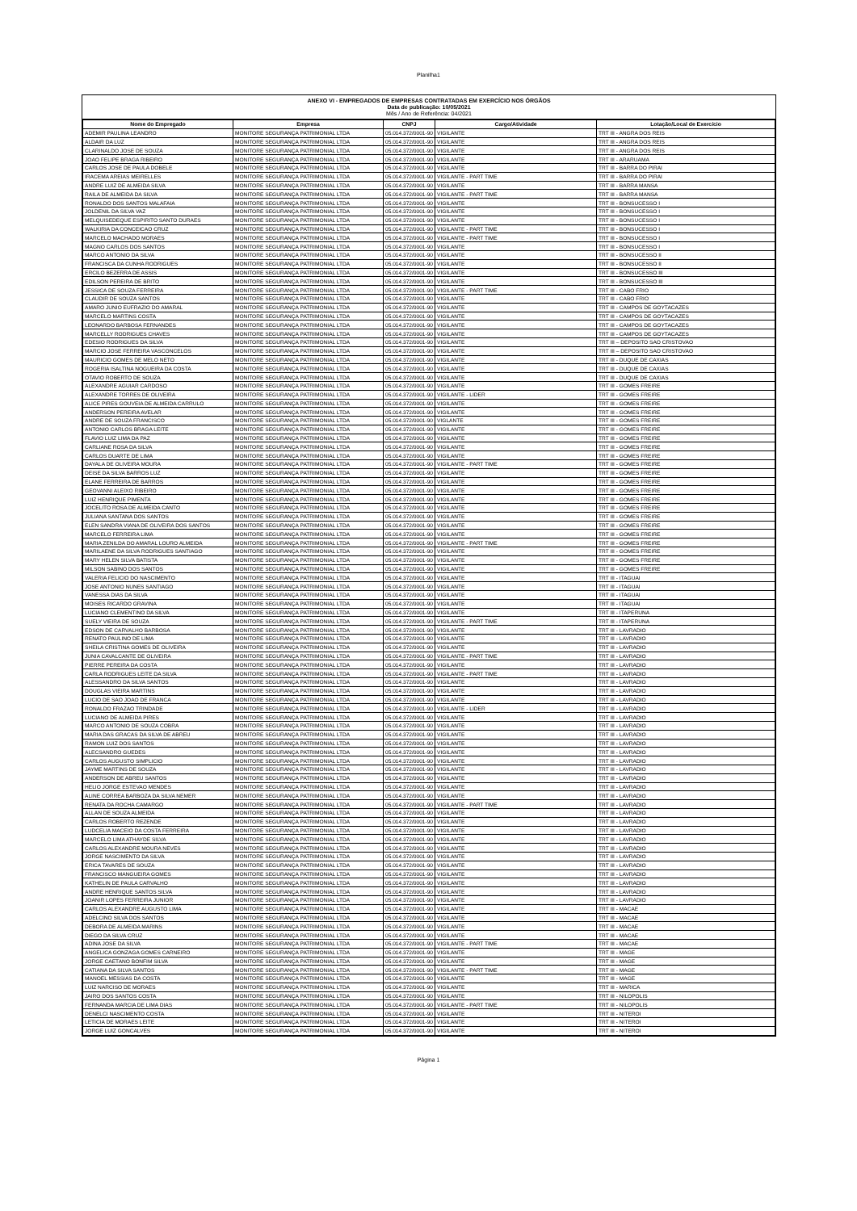Planilha1
ANEXO VI - EMPREGADOS DE EMPRESAS CONTRATADAS EM EXERCÍCIO NOS ÓRGÃOS
Data de publicação: 10/05/2021
Mês / Ano de Referência: 04/2021
| Nome do Empregado | Empresa | CNPJ | Cargo/Atividade | Lotação/Local de Exercício |
| --- | --- | --- | --- | --- |
| ADEMIR PAULINA LEANDRO | MONITORE SEGURANÇA PATRIMONIAL LTDA | 05.014.372/0001-90 | VIGILANTE | TRT III - ANGRA DOS REIS |
| ALDAIR DA LUZ | MONITORE SEGURANÇA PATRIMONIAL LTDA | 05.014.372/0001-90 | VIGILANTE | TRT III - ANGRA DOS REIS |
| CLARINALDO JOSE DE SOUZA | MONITORE SEGURANÇA PATRIMONIAL LTDA | 05.014.372/0001-90 | VIGILANTE | TRT III - ANGRA DOS REIS |
| JOAO FELIPE BRAGA RIBEIRO | MONITORE SEGURANÇA PATRIMONIAL LTDA | 05.014.372/0001-90 | VIGILANTE | TRT III - ARARUAMA |
| CARLOS JOSE DE PAULA DOBELE | MONITORE SEGURANÇA PATRIMONIAL LTDA | 05.014.372/0001-90 | VIGILANTE | TRT III - BARRA DO PIRAI |
| IRACEMA AREIAS MEIRELLES | MONITORE SEGURANÇA PATRIMONIAL LTDA | 05.014.372/0001-90 | VIGILANTE - PART TIME | TRT III - BARRA DO PIRAI |
| ANDRE LUIZ DE ALMEIDA SILVA | MONITORE SEGURANÇA PATRIMONIAL LTDA | 05.014.372/0001-90 | VIGILANTE | TRT III - BARRA MANSA |
| RAILA DE ALMEIDA DA SILVA | MONITORE SEGURANÇA PATRIMONIAL LTDA | 05.014.372/0001-90 | VIGILANTE - PART TIME | TRT III - BARRA MANSA |
| RONALDO DOS SANTOS MALAFAIA | MONITORE SEGURANÇA PATRIMONIAL LTDA | 05.014.372/0001-90 | VIGILANTE | TRT III - BONSUCESSO I |
| JOLDENIL DA SILVA VAZ | MONITORE SEGURANÇA PATRIMONIAL LTDA | 05.014.372/0001-90 | VIGILANTE | TRT III - BONSUCESSO I |
| MELQUISEDEQUE ESPIRITO SANTO DURAES | MONITORE SEGURANÇA PATRIMONIAL LTDA | 05.014.372/0001-90 | VIGILANTE | TRT III - BONSUCESSO I |
| WALKIRIA DA CONCEICAO CRUZ | MONITORE SEGURANÇA PATRIMONIAL LTDA | 05.014.372/0001-90 | VIGILANTE - PART TIME | TRT III - BONSUCESSO I |
| MARCELO MACHADO MORAES | MONITORE SEGURANÇA PATRIMONIAL LTDA | 05.014.372/0001-90 | VIGILANTE - PART TIME | TRT III - BONSUCESSO I |
| MAGNO CARLOS DOS SANTOS | MONITORE SEGURANÇA PATRIMONIAL LTDA | 05.014.372/0001-90 | VIGILANTE | TRT III - BONSUCESSO I |
| MARCO ANTONIO DA SILVA | MONITORE SEGURANÇA PATRIMONIAL LTDA | 05.014.372/0001-90 | VIGILANTE | TRT III - BONSUCESSO II |
| FRANCISCA DA CUNHA RODRIGUES | MONITORE SEGURANÇA PATRIMONIAL LTDA | 05.014.372/0001-90 | VIGILANTE | TRT III - BONSUCESSO II |
| ERCILO BEZERRA DE ASSIS | MONITORE SEGURANÇA PATRIMONIAL LTDA | 05.014.372/0001-90 | VIGILANTE | TRT III - BONSUCESSO III |
| EDILSON PEREIRA DE BRITO | MONITORE SEGURANÇA PATRIMONIAL LTDA | 05.014.372/0001-90 | VIGILANTE | TRT III - BONSUCESSO III |
| JESSICA DE SOUZA FERREIRA | MONITORE SEGURANÇA PATRIMONIAL LTDA | 05.014.372/0001-90 | VIGILANTE - PART TIME | TRT III - CABO FRIO |
| CLAUDIR DE SOUZA SANTOS | MONITORE SEGURANÇA PATRIMONIAL LTDA | 05.014.372/0001-90 | VIGILANTE | TRT III - CABO FRIO |
| AMARO JUNIO EUFRAZIO DO AMARAL | MONITORE SEGURANÇA PATRIMONIAL LTDA | 05.014.372/0001-90 | VIGILANTE | TRT III - CAMPOS DE GOYTACAZES |
| MARCELO MARTINS COSTA | MONITORE SEGURANÇA PATRIMONIAL LTDA | 05.014.372/0001-90 | VIGILANTE | TRT III - CAMPOS DE GOYTACAZES |
| LEONARDO BARBOSA FERNANDES | MONITORE SEGURANÇA PATRIMONIAL LTDA | 05.014.372/0001-90 | VIGILANTE | TRT III - CAMPOS DE GOYTACAZES |
| MARCELLY RODRIGUES CHAVES | MONITORE SEGURANÇA PATRIMONIAL LTDA | 05.014.372/0001-90 | VIGILANTE | TRT III - CAMPOS DE GOYTACAZES |
| EDESIO RODRIGUES DA SILVA | MONITORE SEGURANÇA PATRIMONIAL LTDA | 05.014.372/0001-90 | VIGILANTE | TRT III – DEPOSITO SAO CRISTOVAO |
| MARCIO JOSE FERREIRA VASCONCELOS | MONITORE SEGURANÇA PATRIMONIAL LTDA | 05.014.372/0001-90 | VIGILANTE | TRT III – DEPOSITO SAO CRISTOVAO |
| MAURICIO GOMES DE MELO NETO | MONITORE SEGURANÇA PATRIMONIAL LTDA | 05.014.372/0001-90 | VIGILANTE | TRT III - DUQUE DE CAXIAS |
| ROGERIA ISALTINA NOGUEIRA DA COSTA | MONITORE SEGURANÇA PATRIMONIAL LTDA | 05.014.372/0001-90 | VIGILANTE | TRT III - DUQUE DE CAXIAS |
| OTAVIO ROBERTO DE SOUZA | MONITORE SEGURANÇA PATRIMONIAL LTDA | 05.014.372/0001-90 | VIGILANTE | TRT III - DUQUE DE CAXIAS |
| ALEXANDRE AGUIAR CARDOSO | MONITORE SEGURANÇA PATRIMONIAL LTDA | 05.014.372/0001-90 | VIGILANTE | TRT III - GOMES FREIRE |
| ALEXANDRE TORRES DE OLIVEIRA | MONITORE SEGURANÇA PATRIMONIAL LTDA | 05.014.372/0001-90 | VIGILANTE - LIDER | TRT III - GOMES FREIRE |
| ALICE PIRES GOUVEIA DE ALMEIDA CARRULO | MONITORE SEGURANÇA PATRIMONIAL LTDA | 05.014.372/0001-90 | VIGILANTE | TRT III - GOMES FREIRE |
| ANDERSON PEREIRA AVELAR | MONITORE SEGURANÇA PATRIMONIAL LTDA | 05.014.372/0001-90 | VIGILANTE | TRT III - GOMES FREIRE |
| ANDRE DE SOUZA FRANCISCO | MONITORE SEGURANÇA PATRIMONIAL LTDA | 05.014.372/0001-90 | VIGLANTE | TRT III - GOMES FREIRE |
| ANTONIO CARLOS BRAGA LEITE | MONITORE SEGURANÇA PATRIMONIAL LTDA | 05.014.372/0001-90 | VIGILANTE | TRT III - GOMES FREIRE |
| FLAVIO LUIZ LIMA DA PAZ | MONITORE SEGURANÇA PATRIMONIAL LTDA | 05.014.372/0001-90 | VIGILANTE | TRT III - GOMES FREIRE |
| CARLIANE ROSA DA SILVA | MONITORE SEGURANÇA PATRIMONIAL LTDA | 05.014.372/0001-90 | VIGILANTE | TRT III - GOMES FREIRE |
| CARLOS DUARTE DE LIMA | MONITORE SEGURANÇA PATRIMONIAL LTDA | 05.014.372/0001-90 | VIGILANTE | TRT III - GOMES FREIRE |
| DAYALA DE OLIVEIRA MOURA | MONITORE SEGURANÇA PATRIMONIAL LTDA | 05.014.372/0001-90 | VIGILANTE - PART TIME | TRT III - GOMES FREIRE |
| DEISE DA SILVA BARROS LUZ | MONITORE SEGURANÇA PATRIMONIAL LTDA | 05.014.372/0001-90 | VIGILANTE | TRT III - GOMES FREIRE |
| ELANE FERREIRA DE BARROS | MONITORE SEGURANÇA PATRIMONIAL LTDA | 05.014.372/0001-90 | VIGILANTE | TRT III - GOMES FREIRE |
| GEOVANNI ALEIXO RIBEIRO | MONITORE SEGURANÇA PATRIMONIAL LTDA | 05.014.372/0001-90 | VIGILANTE | TRT III - GOMES FREIRE |
| LUIZ HENRIQUE PIMENTA | MONITORE SEGURANÇA PATRIMONIAL LTDA | 05.014.372/0001-90 | VIGILANTE | TRT III - GOMES FREIRE |
| JOCELITO ROSA DE ALMEIDA CANTO | MONITORE SEGURANÇA PATRIMONIAL LTDA | 05.014.372/0001-90 | VIGILANTE | TRT III - GOMES FREIRE |
| JULIANA SANTANA DOS SANTOS | MONITORE SEGURANÇA PATRIMONIAL LTDA | 05.014.372/0001-90 | VIGILANTE | TRT III - GOMES FREIRE |
| ELEN SANDRA VIANA DE OLIVEIRA DOS SANTOS | MONITORE SEGURANÇA PATRIMONIAL LTDA | 05.014.372/0001-90 | VIGILANTE | TRT III - GOMES FREIRE |
| MARCELO FERREIRA LIMA | MONITORE SEGURANÇA PATRIMONIAL LTDA | 05.014.372/0001-90 | VIGILANTE | TRT III - GOMES FREIRE |
| MARIA ZENILDA DO AMARAL LOURO ALMEIDA | MONITORE SEGURANÇA PATRIMONIAL LTDA | 05.014.372/0001-90 | VIGILANTE - PART TIME | TRT III - GOMES FREIRE |
| MARILAENE DA SILVA RODRIGUES SANTIAGO | MONITORE SEGURANÇA PATRIMONIAL LTDA | 05.014.372/0001-90 | VIGILANTE | TRT III - GOMES FREIRE |
| MARY HELEN SILVA BATISTA | MONITORE SEGURANÇA PATRIMONIAL LTDA | 05.014.372/0001-90 | VIGILANTE | TRT III - GOMES FREIRE |
| MILSON SABINO DOS SANTOS | MONITORE SEGURANÇA PATRIMONIAL LTDA | 05.014.372/0001-90 | VIGILANTE | TRT III - GOMES FREIRE |
| VALERIA FELICIO DO NASCIMENTO | MONITORE SEGURANÇA PATRIMONIAL LTDA | 05.014.372/0001-90 | VIGILANTE | TRT III - ITAGUAI |
| JOSE ANTONIO NUNES SANTIAGO | MONITORE SEGURANÇA PATRIMONIAL LTDA | 05.014.372/0001-90 | VIGILANTE | TRT III - ITAGUAI |
| VANESSA DIAS DA SILVA | MONITORE SEGURANÇA PATRIMONIAL LTDA | 05.014.372/0001-90 | VIGILANTE | TRT III - ITAGUAI |
| MOISES RICARDO GRAVINA | MONITORE SEGURANÇA PATRIMONIAL LTDA | 05.014.372/0001-90 | VIGILANTE | TRT III - ITAGUAI |
| LUCIANO CLEMENTINO DA SILVA | MONITORE SEGURANÇA PATRIMONIAL LTDA | 05.014.372/0001-90 | VIGILANTE | TRT III - ITAPERUNA |
| SUELY VIEIRA DE SOUZA | MONITORE SEGURANÇA PATRIMONIAL LTDA | 05.014.372/0001-90 | VIGILANTE - PART TIME | TRT III - ITAPERUNA |
| EDSON DE CARVALHO BARBOSA | MONITORE SEGURANÇA PATRIMONIAL LTDA | 05.014.372/0001-90 | VIGILANTE | TRT III - LAVRADIO |
| RENATO PAULINO DE LIMA | MONITORE SEGURANÇA PATRIMONIAL LTDA | 05.014.372/0001-90 | VIGILANTE | TRT III - LAVRADIO |
| SHEILA CRISTINA GOMES DE OLIVEIRA | MONITORE SEGURANÇA PATRIMONIAL LTDA | 05.014.372/0001-90 | VIGILANTE | TRT III - LAVRADIO |
| JUNIA CAVALCANTE DE OLIVEIRA | MONITORE SEGURANÇA PATRIMONIAL LTDA | 05.014.372/0001-90 | VIGILANTE - PART TIME | TRT III - LAVRADIO |
| PIERRE PEREIRA DA COSTA | MONITORE SEGURANÇA PATRIMONIAL LTDA | 05.014.372/0001-90 | VIGILANTE | TRT III - LAVRADIO |
| CARLA RODRIGUES LEITE DA SILVA | MONITORE SEGURANÇA PATRIMONIAL LTDA | 05.014.372/0001-90 | VIGILANTE - PART TIME | TRT III - LAVRADIO |
| ALESSANDRO DA SILVA SANTOS | MONITORE SEGURANÇA PATRIMONIAL LTDA | 05.014.372/0001-90 | VIGILANTE | TRT III - LAVRADIO |
| DOUGLAS VIEIRA MARTINS | MONITORE SEGURANÇA PATRIMONIAL LTDA | 05.014.372/0001-90 | VIGILANTE | TRT III - LAVRADIO |
| LUCIO DE SAO JOAO DE FRANCA | MONITORE SEGURANÇA PATRIMONIAL LTDA | 05.014.372/0001-90 | VIGILANTE | TRT III - LAVRADIO |
| RONALDO FRAZAO TRINDADE | MONITORE SEGURANÇA PATRIMONIAL LTDA | 05.014.372/0001-90 | VIGILANTE - LIDER | TRT III - LAVRADIO |
| LUCIANO DE ALMEIDA PIRES | MONITORE SEGURANÇA PATRIMONIAL LTDA | 05.014.372/0001-90 | VIGILANTE | TRT III - LAVRADIO |
| MARCO ANTONIO DE SOUZA COBRA | MONITORE SEGURANÇA PATRIMONIAL LTDA | 05.014.372/0001-90 | VIGILANTE | TRT III - LAVRADIO |
| MARIA DAS GRACAS DA SILVA DE ABREU | MONITORE SEGURANÇA PATRIMONIAL LTDA | 05.014.372/0001-90 | VIGILANTE | TRT III - LAVRADIO |
| RAMON LUIZ DOS SANTOS | MONITORE SEGURANÇA PATRIMONIAL LTDA | 05.014.372/0001-90 | VIGILANTE | TRT III - LAVRADIO |
| ALECSANDRO GUEDES | MONITORE SEGURANÇA PATRIMONIAL LTDA | 05.014.372/0001-90 | VIGILANTE | TRT III - LAVRADIO |
| CARLOS AUGUSTO SIMPLICIO | MONITORE SEGURANÇA PATRIMONIAL LTDA | 05.014.372/0001-90 | VIGILANTE | TRT III - LAVRADIO |
| JAYME MARTINS DE SOUZA | MONITORE SEGURANÇA PATRIMONIAL LTDA | 05.014.372/0001-90 | VIGILANTE | TRT III - LAVRADIO |
| ANDERSON DE ABREU SANTOS | MONITORE SEGURANÇA PATRIMONIAL LTDA | 05.014.372/0001-90 | VIGILANTE | TRT III - LAVRADIO |
| HELIO JORGE ESTEVAO MENDES | MONITORE SEGURANÇA PATRIMONIAL LTDA | 05.014.372/0001-90 | VIGILANTE | TRT III - LAVRADIO |
| ALINE CORREA BARBOZA DA SILVA NEMER | MONITORE SEGURANÇA PATRIMONIAL LTDA | 05.014.372/0001-90 | VIGILANTE | TRT III - LAVRADIO |
| RENATA DA ROCHA CAMARGO | MONITORE SEGURANÇA PATRIMONIAL LTDA | 05.014.372/0001-90 | VIGILANTE - PART TIME | TRT III - LAVRADIO |
| ALLAN DE SOUZA ALMEIDA | MONITORE SEGURANÇA PATRIMONIAL LTDA | 05.014.372/0001-90 | VIGILANTE | TRT III - LAVRADIO |
| CARLOS ROBERTO REZENDE | MONITORE SEGURANÇA PATRIMONIAL LTDA | 05.014.372/0001-90 | VIGILANTE | TRT III - LAVRADIO |
| LUDCELIA MACEIO DA COSTA FERREIRA | MONITORE SEGURANÇA PATRIMONIAL LTDA | 05.014.372/0001-90 | VIGILANTE | TRT III - LAVRADIO |
| MARCELO LIMA ATHAYDE SILVA | MONITORE SEGURANÇA PATRIMONIAL LTDA | 05.014.372/0001-90 | VIGILANTE | TRT III - LAVRADIO |
| CARLOS ALEXANDRE MOURA NEVES | MONITORE SEGURANÇA PATRIMONIAL LTDA | 05.014.372/0001-90 | VIGILANTE | TRT III - LAVRADIO |
| JORGE NASCIMENTO DA SILVA | MONITORE SEGURANÇA PATRIMONIAL LTDA | 05.014.372/0001-90 | VIGILANTE | TRT III - LAVRADIO |
| ERICA TAVARES DE SOUZA | MONITORE SEGURANÇA PATRIMONIAL LTDA | 05.014.372/0001-90 | VIGILANTE | TRT III - LAVRADIO |
| FRANCISCO MANGUEIRA GOMES | MONITORE SEGURANÇA PATRIMONIAL LTDA | 05.014.372/0001-90 | VIGILANTE | TRT III - LAVRADIO |
| KATHELIN DE PAULA CARVALHO | MONITORE SEGURANÇA PATRIMONIAL LTDA | 05.014.372/0001-90 | VIGILANTE | TRT III - LAVRADIO |
| ANDRE HENRIQUE SANTOS SILVA | MONITORE SEGURANÇA PATRIMONIAL LTDA | 05.014.372/0001-90 | VIGILANTE | TRT III - LAVRADIO |
| JOANIR LOPES FERREIRA JUNIOR | MONITORE SEGURANÇA PATRIMONIAL LTDA | 05.014.372/0001-90 | VIGILANTE | TRT III - LAVRADIO |
| CARLOS ALEXANDRE AUGUSTO LIMA | MONITORE SEGURANÇA PATRIMONIAL LTDA | 05.014.372/0001-90 | VIGILANTE | TRT III - MACAE |
| ADELCINO SILVA DOS SANTOS | MONITORE SEGURANÇA PATRIMONIAL LTDA | 05.014.372/0001-90 | VIGILANTE | TRT III - MACAE |
| DEBORA DE ALMEIDA MARINS | MONITORE SEGURANÇA PATRIMONIAL LTDA | 05.014.372/0001-90 | VIGILANTE | TRT III - MACAE |
| DIEGO DA SILVA CRUZ | MONITORE SEGURANÇA PATRIMONIAL LTDA | 05.014.372/0001-90 | VIGILANTE | TRT III - MACAE |
| ADINA JOSE DA SILVA | MONITORE SEGURANÇA PATRIMONIAL LTDA | 05.014.372/0001-90 | VIGILANTE - PART TIME | TRT III - MACAE |
| ANGELICA GONZAGA GOMES CARNEIRO | MONITORE SEGURANÇA PATRIMONIAL LTDA | 05.014.372/0001-90 | VIGILANTE | TRT III - MAGE |
| JORGE CAETANO BONFIM SILVA | MONITORE SEGURANÇA PATRIMONIAL LTDA | 05.014.372/0001-90 | VIGILANTE | TRT III - MAGE |
| CATIANA DA SILVA SANTOS | MONITORE SEGURANÇA PATRIMONIAL LTDA | 05.014.372/0001-90 | VIGILANTE - PART TIME | TRT III - MAGE |
| MANOEL MESSIAS DA COSTA | MONITORE SEGURANÇA PATRIMONIAL LTDA | 05.014.372/0001-90 | VIGILANTE | TRT III - MAGE |
| LUIZ NARCISO DE MORAES | MONITORE SEGURANÇA PATRIMONIAL LTDA | 05.014.372/0001-90 | VIGILANTE | TRT III - MARICA |
| JAIRO DOS SANTOS COSTA | MONITORE SEGURANÇA PATRIMONIAL LTDA | 05.014.372/0001-90 | VIGILANTE | TRT III - NILOPOLIS |
| FERNANDA MARCIA DE LIMA DIAS | MONITORE SEGURANÇA PATRIMONIAL LTDA | 05.014.372/0001-90 | VIGILANTE - PART TIME | TRT III - NILOPOLIS |
| DENELCI NASCIMENTO COSTA | MONITORE SEGURANÇA PATRIMONIAL LTDA | 05.014.372/0001-90 | VIGILANTE | TRT III - NITEROI |
| LETICIA DE MORAES LEITE | MONITORE SEGURANÇA PATRIMONIAL LTDA | 05.014.372/0001-90 | VIGILANTE | TRT III - NITEROI |
| JORGE LUIZ GONCALVES | MONITORE SEGURANÇA PATRIMONIAL LTDA | 05.014.372/0001-90 | VIGILANTE | TRT III - NITEROI |
Página 1